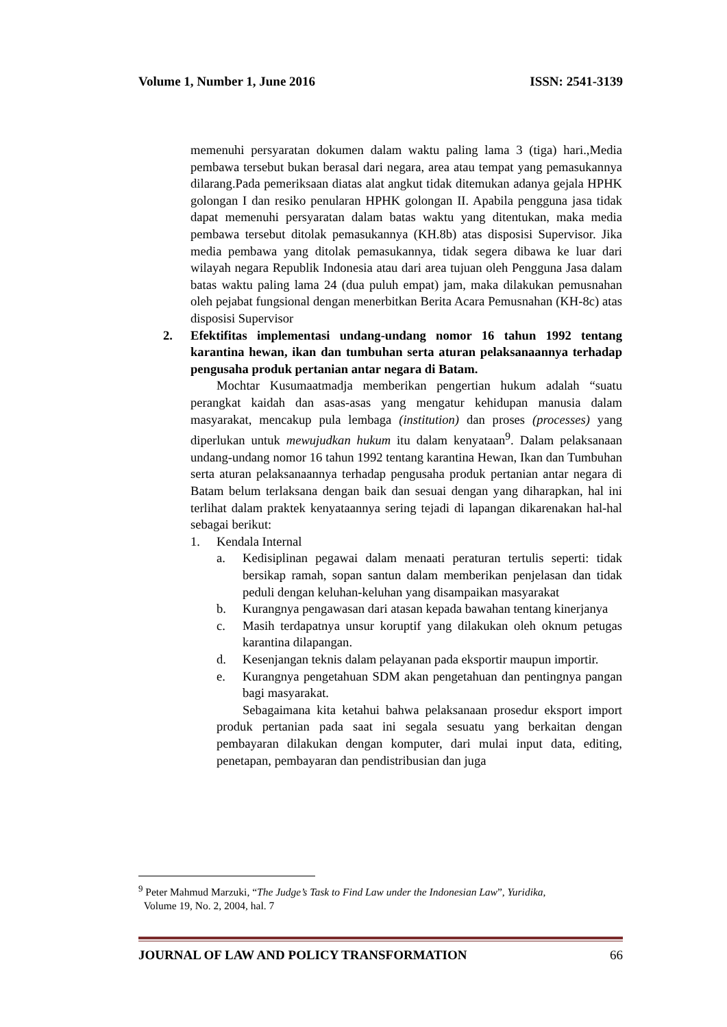Volume 1, Number 1, June 2016 ISSN: 2541-3139
memenuhi persyaratan dokumen dalam waktu paling lama 3 (tiga) hari.,Media pembawa tersebut bukan berasal dari negara, area atau tempat yang pemasukannya dilarang.Pada pemeriksaan diatas alat angkut tidak ditemukan adanya gejala HPHK golongan I dan resiko penularan HPHK golongan II. Apabila pengguna jasa tidak dapat memenuhi persyaratan dalam batas waktu yang ditentukan, maka media pembawa tersebut ditolak pemasukannya (KH.8b) atas disposisi Supervisor. Jika media pembawa yang ditolak pemasukannya, tidak segera dibawa ke luar dari wilayah negara Republik Indonesia atau dari area tujuan oleh Pengguna Jasa dalam batas waktu paling lama 24 (dua puluh empat) jam, maka dilakukan pemusnahan oleh pejabat fungsional dengan menerbitkan Berita Acara Pemusnahan (KH-8c) atas disposisi Supervisor
2. Efektifitas implementasi undang-undang nomor 16 tahun 1992 tentang karantina hewan, ikan dan tumbuhan serta aturan pelaksanaannya terhadap pengusaha produk pertanian antar negara di Batam.
Mochtar Kusumaatmadja memberikan pengertian hukum adalah “suatu perangkat kaidah dan asas-asas yang mengatur kehidupan manusia dalam masyarakat, mencakup pula lembaga (institution) dan proses (processes) yang diperlukan untuk mewujudkan hukum itu dalam kenyataan<sup>9</sup>. Dalam pelaksanaan undang-undang nomor 16 tahun 1992 tentang karantina Hewan, Ikan dan Tumbuhan serta aturan pelaksanaannya terhadap pengusaha produk pertanian antar negara di Batam belum terlaksana dengan baik dan sesuai dengan yang diharapkan, hal ini terlihat dalam praktek kenyataannya sering tejadi di lapangan dikarenakan hal-hal sebagai berikut:
1. Kendala Internal
a. Kedisiplinan pegawai dalam menaati peraturan tertulis seperti: tidak bersikap ramah, sopan santun dalam memberikan penjelasan dan tidak peduli dengan keluhan-keluhan yang disampaikan masyarakat
b. Kurangnya pengawasan dari atasan kepada bawahan tentang kinerjanya
c. Masih terdapatnya unsur koruptif yang dilakukan oleh oknum petugas karantina dilapangan.
d. Kesenjangan teknis dalam pelayanan pada eksportir maupun importir.
e. Kurangnya pengetahuan SDM akan pengetahuan dan pentingnya pangan bagi masyarakat.
Sebagaimana kita ketahui bahwa pelaksanaan prosedur eksport import produk pertanian pada saat ini segala sesuatu yang berkaitan dengan pembayaran dilakukan dengan komputer, dari mulai input data, editing, penetapan, pembayaran dan pendistribusian dan juga
<sup>9</sup> Peter Mahmud Marzuki, “The Judge’s Task to Find Law under the Indonesian Law”, Yuridika,
Volume 19, No. 2, 2004, hal. 7
JOURNAL OF LAW AND POLICY TRANSFORMATION 66